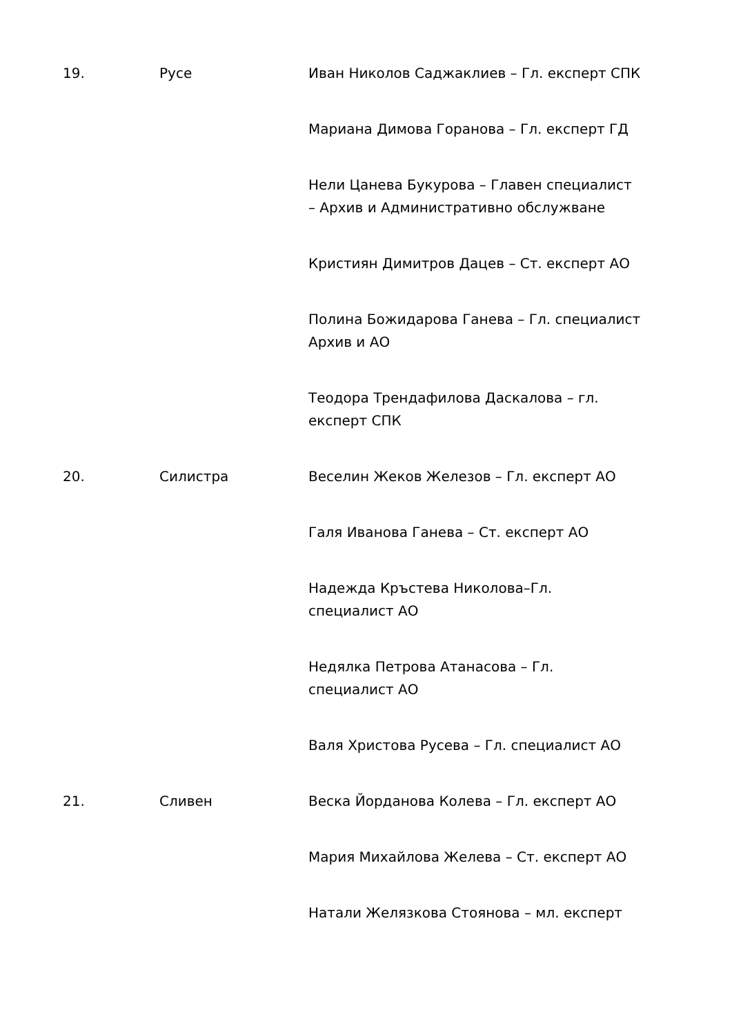| 19. | Русе | Иван Николов Саджаклиев – Гл. експерт СПК |
| | | Мариана Димова Горанова – Гл. експерт ГД |
| | | Нели Цанева Букурова – Главен специалист – Архив и Административно обслужване |
| | | Кристиян Димитров Дацев – Ст. експерт АО |
| | | Полина Божидарова Ганева – Гл. специалист Архив и АО |
| | | Теодора Трендафилова Даскалова – гл. експерт СПК |
| 20. | Силистра | Веселин Жеков Железов – Гл. експерт АО |
| | | Галя Иванова Ганева – Ст. експерт АО |
| | | Надежда Кръстева Николова–Гл. специалист АО |
| | | Недялка Петрова Атанасова – Гл. специалист АО |
| | | Валя Христова Русева – Гл. специалист АО |
| 21. | Сливен | Веска Йорданова Колева – Гл. експерт АО |
| | | Мария Михайлова Желева – Ст. експерт АО |
| | | Натали Желязкова Стоянова – мл. експерт |